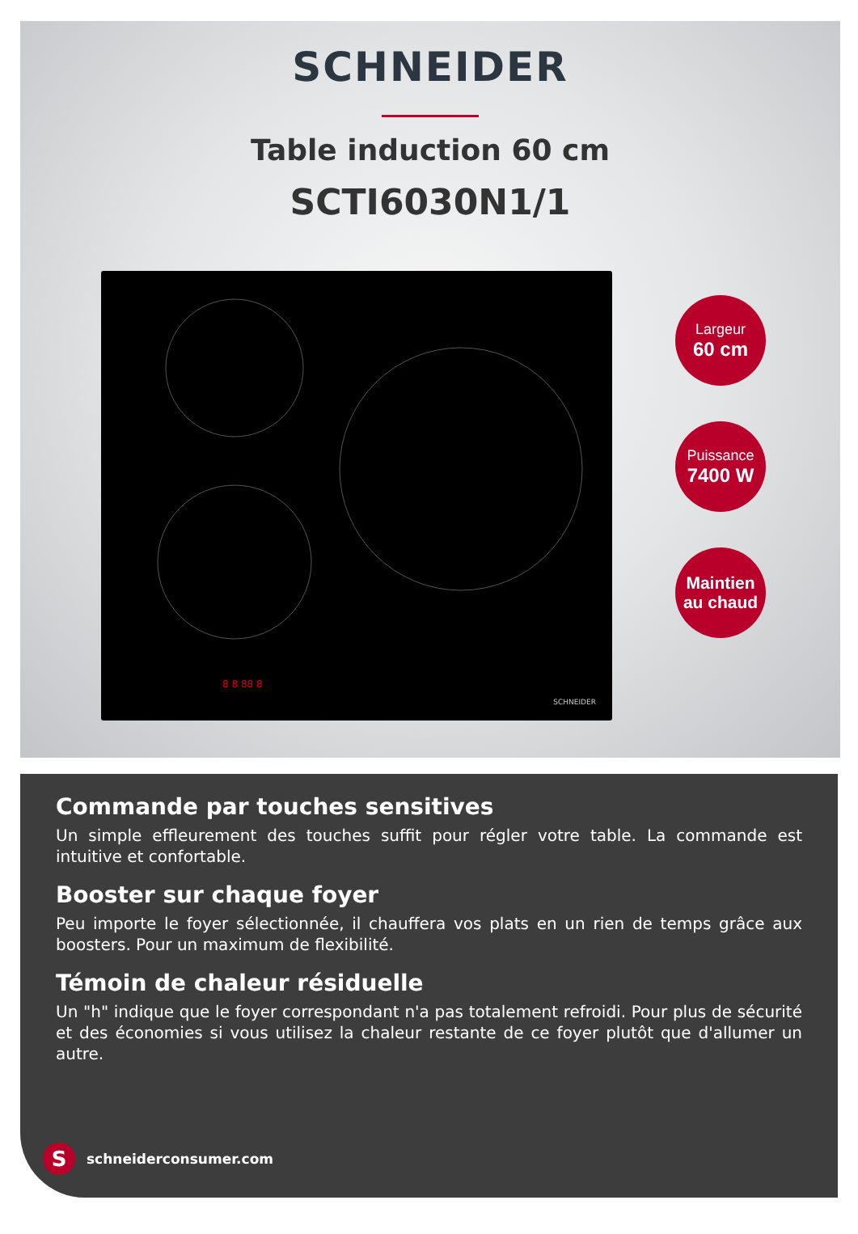SCHNEIDER
Table induction 60 cm
SCTI6030N1/1
8 8 88 8
SCHNEIDER
Largeur
60 cm
Puissance
7400 W
Maintien au chaud
Commande par touches sensitives
Un simple effleurement des touches suffit pour régler votre table. La commande est intuitive et confortable.
Booster sur chaque foyer
Peu importe le foyer sélectionnée, il chauffera vos plats en un rien de temps grâce aux boosters. Pour un maximum de flexibilité.
Témoin de chaleur résiduelle
Un "h" indique que le foyer correspondant n'a pas totalement refroidi. Pour plus de sécurité et des économies si vous utilisez la chaleur restante de ce foyer plutôt que d'allumer un autre.
S
schneiderconsumer.com